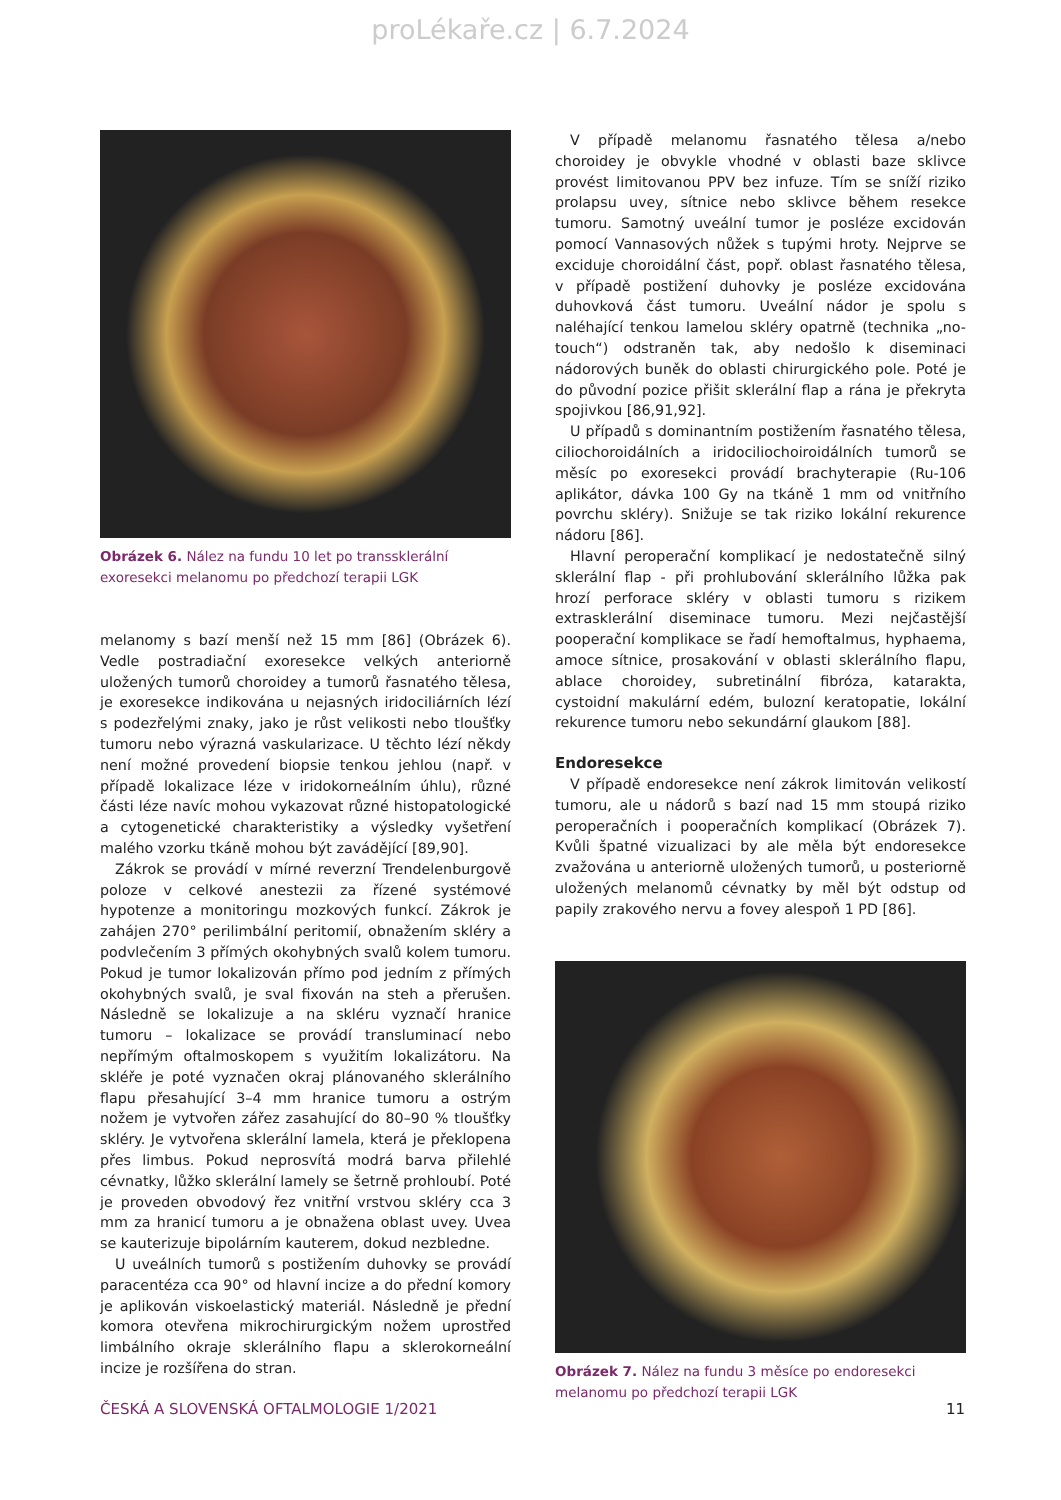proLékaře.cz | 6.7.2024
Obrázek 6. Nález na fundu 10 let po transsklerální exoresekci melanomu po předchozí terapii LGK
melanomy s bazí menší než 15 mm [86] (Obrázek 6). Vedle postradiační exoresekce velkých anteriorně uložených tumorů choroidey a tumorů řasnatého tělesa, je exoresekce indikována u nejasných iridociliárních lézí s podezřelými znaky, jako je růst velikosti nebo tloušťky tumoru nebo výrazná vaskularizace. U těchto lézí někdy není možné provedení biopsie tenkou jehlou (např. v případě lokalizace léze v iridokorneálním úhlu), různé části léze navíc mohou vykazovat různé histopatologické a cytogenetické charakteristiky a výsledky vyšetření malého vzorku tkáně mohou být zavádějící [89,90].
Zákrok se provádí v mírné reverzní Trendelenburgově poloze v celkové anestezii za řízené systémové hypotenze a monitoringu mozkových funkcí. Zákrok je zahájen 270° perilimbální peritomií, obnažením skléry a podvlečením 3 přímých okohybných svalů kolem tumoru. Pokud je tumor lokalizován přímo pod jedním z přímých okohybných svalů, je sval fixován na steh a přerušen. Následně se lokalizuje a na skléru vyznačí hranice tumoru – lokalizace se provádí transluminací nebo nepřímým oftalmoskopem s využitím lokalizátoru. Na skléře je poté vyznačen okraj plánovaného sklerálního flapu přesahující 3–4 mm hranice tumoru a ostrým nožem je vytvořen zářez zasahující do 80–90 % tloušťky skléry. Je vytvořena sklerální lamela, která je překlopena přes limbus. Pokud neprosvítá modrá barva přilehlé cévnatky, lůžko sklerální lamely se šetrně prohloubí. Poté je proveden obvodový řez vnitřní vrstvou skléry cca 3 mm za hranicí tumoru a je obnažena oblast uvey. Uvea se kauterizuje bipolárním kauterem, dokud nezbledne.
U uveálních tumorů s postižením duhovky se provádí paracentéza cca 90° od hlavní incize a do přední komory je aplikován viskoelastický materiál. Následně je přední komora otevřena mikrochirurgickým nožem uprostřed limbálního okraje sklerálního flapu a sklerokorneální incize je rozšířena do stran.
V případě melanomu řasnatého tělesa a/nebo choroidey je obvykle vhodné v oblasti baze sklivce provést limitovanou PPV bez infuze. Tím se sníží riziko prolapsu uvey, sítnice nebo sklivce během resekce tumoru. Samotný uveální tumor je posléze excidován pomocí Vannasových nůžek s tupými hroty. Nejprve se exciduje choroidální část, popř. oblast řasnatého tělesa, v případě postižení duhovky je posléze excidována duhovková část tumoru. Uveální nádor je spolu s naléhající tenkou lamelou skléry opatrně (technika „no-touch“) odstraněn tak, aby nedošlo k diseminaci nádorových buněk do oblasti chirurgického pole. Poté je do původní pozice přišit sklerální flap a rána je překryta spojivkou [86,91,92].
U případů s dominantním postižením řasnatého tělesa, ciliochoroidálních a iridociliochoiroidálních tumorů se měsíc po exoresekci provádí brachyterapie (Ru-106 aplikátor, dávka 100 Gy na tkáně 1 mm od vnitřního povrchu skléry). Snižuje se tak riziko lokální rekurence nádoru [86].
Hlavní peroperační komplikací je nedostatečně silný sklerální flap - při prohlubování sklerálního lůžka pak hrozí perforace skléry v oblasti tumoru s rizikem extrasklerální diseminace tumoru. Mezi nejčastější pooperační komplikace se řadí hemoftalmus, hyphaema, amoce sítnice, prosakování v oblasti sklerálního flapu, ablace choroidey, subretinální fibróza, katarakta, cystoidní makulární edém, bulozní keratopatie, lokální rekurence tumoru nebo sekundární glaukom [88].
Endoresekce
V případě endoresekce není zákrok limitován velikostí tumoru, ale u nádorů s bazí nad 15 mm stoupá riziko peroperačních i pooperačních komplikací (Obrázek 7). Kvůli špatné vizualizaci by ale měla být endoresekce zvažována u anteriorně uložených tumorů, u posteriorně uložených melanomů cévnatky by měl být odstup od papily zrakového nervu a fovey alespoň 1 PD [86].
Obrázek 7. Nález na fundu 3 měsíce po endoresekci melanomu po předchozí terapii LGK
ČESKÁ A SLOVENSKÁ OFTALMOLOGIE 1/2021 11